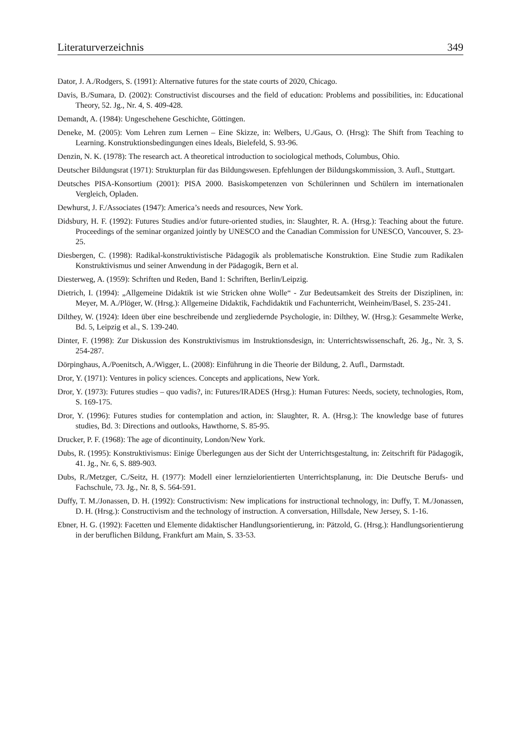Literaturverzeichnis 349
Dator, J. A./Rodgers, S. (1991): Alternative futures for the state courts of 2020, Chicago.
Davis, B./Sumara, D. (2002): Constructivist discourses and the field of education: Problems and possibilities, in: Educational Theory, 52. Jg., Nr. 4, S. 409-428.
Demandt, A. (1984): Ungeschehene Geschichte, Göttingen.
Deneke, M. (2005): Vom Lehren zum Lernen – Eine Skizze, in: Welbers, U./Gaus, O. (Hrsg): The Shift from Teaching to Learning. Konstruktionsbedingungen eines Ideals, Bielefeld, S. 93-96.
Denzin, N. K. (1978): The research act. A theoretical introduction to sociological methods, Columbus, Ohio.
Deutscher Bildungsrat (1971): Strukturplan für das Bildungswesen. Epfehlungen der Bildungs­kommission, 3. Aufl., Stuttgart.
Deutsches PISA-Konsortium (2001): PISA 2000. Basiskompetenzen von Schülerinnen und Schülern im internationalen Vergleich, Opladen.
Dewhurst, J. F./Associates (1947): America’s needs and resources, New York.
Didsbury, H. F. (1992): Futures Studies and/or future-oriented studies, in: Slaughter, R. A. (Hrsg.): Teaching about the future. Proceedings of the seminar organized jointly by UNESCO and the Canadian Commission for UNESCO, Vancouver, S. 23-25.
Diesbergen, C. (1998): Radikal-konstruktivistische Pädagogik als problematische Konstruktion. Eine Studie zum Radikalen Konstruktivismus und seiner Anwendung in der Pädagogik, Bern et al.
Diesterweg, A. (1959): Schriften und Reden, Band 1: Schriften, Berlin/Leipzig.
Dietrich, I. (1994): „Allgemeine Didaktik ist wie Stricken ohne Wolle“ - Zur Bedeutsamkeit des Streits der Disziplinen, in: Meyer, M. A./Plöger, W. (Hrsg.): Allgemeine Didaktik, Fachdidaktik und Fachunterricht, Weinheim/Basel, S. 235-241.
Dilthey, W. (1924): Ideen über eine beschreibende und zergliedernde Psychologie, in: Dilthey, W. (Hrsg.): Gesammelte Werke, Bd. 5, Leipzig et al., S. 139-240.
Dinter, F. (1998): Zur Diskussion des Konstruktivismus im Instruktionsdesign, in: Unterrichts­wissenschaft, 26. Jg., Nr. 3, S. 254-287.
Dörpinghaus, A./Poenitsch, A./Wigger, L. (2008): Einführung in die Theorie der Bildung, 2. Aufl., Darmstadt.
Dror, Y. (1971): Ventures in policy sciences. Concepts and applications, New York.
Dror, Y. (1973): Futures studies – quo vadis?, in: Futures/IRADES (Hrsg.): Human Futures: Needs, society, technologies, Rom, S. 169-175.
Dror, Y. (1996): Futures studies for contemplation and action, in: Slaughter, R. A. (Hrsg.): The knowledge base of futures studies, Bd. 3: Directions and outlooks, Hawthorne, S. 85-95.
Drucker, P. F. (1968): The age of dicontinuity, London/New York.
Dubs, R. (1995): Konstruktivismus: Einige Überlegungen aus der Sicht der Unterrichtsgestaltung, in: Zeitschrift für Pädagogik, 41. Jg., Nr. 6, S. 889-903.
Dubs, R./Metzger, C./Seitz, H. (1977): Modell einer lernzielorientierten Unterrichtsplanung, in: Die Deutsche Berufs- und Fachschule, 73. Jg., Nr. 8, S. 564-591.
Duffy, T. M./Jonassen, D. H. (1992): Constructivism: New implications for instructional technology, in: Duffy, T. M./Jonassen, D. H. (Hrsg.): Constructivism and the technology of instruction. A conversation, Hillsdale, New Jersey, S. 1-16.
Ebner, H. G. (1992): Facetten und Elemente didaktischer Handlungsorientierung, in: Pätzold, G. (Hrsg.): Handlungsorientierung in der beruflichen Bildung, Frankfurt am Main, S. 33-53.